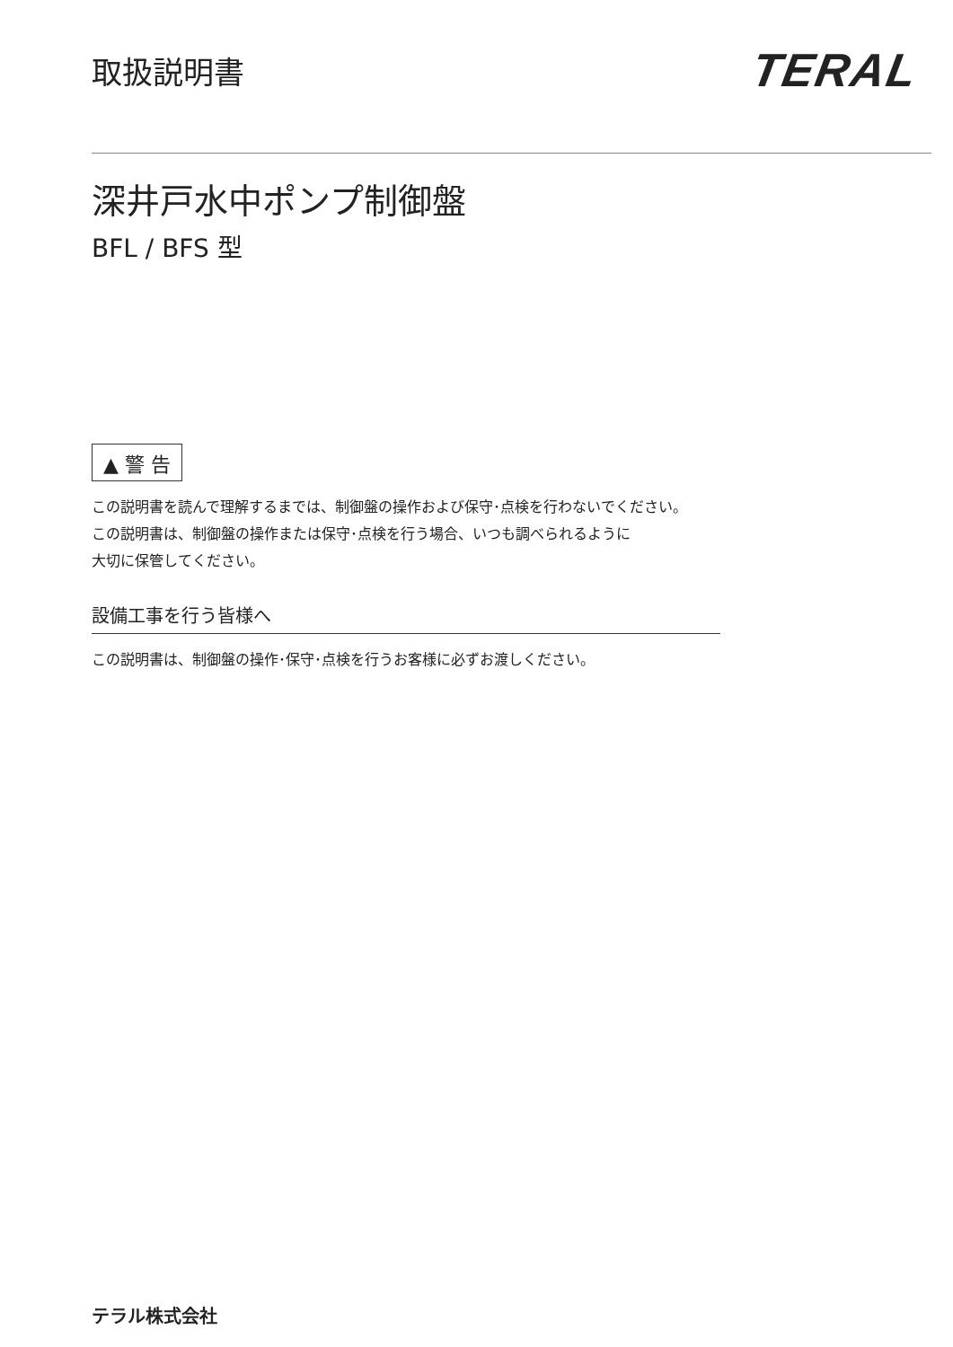取扱説明書
TERAL
深井戸水中ポンプ制御盤
BFL / BFS 型
▲ 警 告
この説明書を読んで理解するまでは、制御盤の操作および保守･点検を行わないでください。
この説明書は、制御盤の操作または保守･点検を行う場合、いつも調べられるように
大切に保管してください。
設備工事を行う皆様へ
この説明書は、制御盤の操作･保守･点検を行うお客様に必ずお渡しください。
テラル株式会社